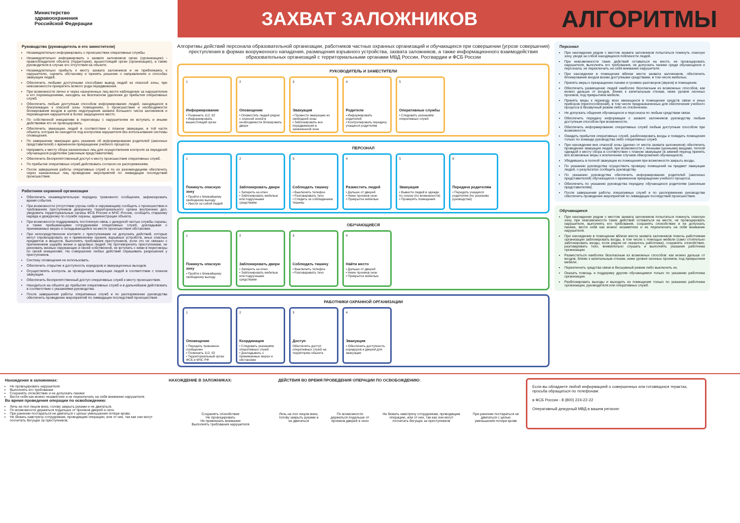Министерство
здравоохранения
Российской Федерации
ЗАХВАТ ЗАЛОЖНИКОВ
АЛГОРИТМЫ
Руководство (руководитель и его заместители)
Незамедлительно информировать о происшествии оперативные службы.
Незамедлительно информировать о захвате заложников орган (организацию) - правообладателя объекта (территории), вышестоящий орган (организацию), а также руководителя в случае его отсутствия на объекте.
Незамедлительно прибыть к месту захвата заложников и не приближаясь к нарушителю, оценить обстановку и принять решение о направлениях и способах эвакуации людей.
Обеспечить любыми доступными способами вывод людей из опасной зоны, при невозможности прекратить всякого рода передвижения.
При возможности лично и через назначенных лиц вести наблюдение за нарушителем и его перемещениями, находясь на безопасном удалении до прибытия оперативных служб.
Обеспечить любым доступным способом информирование людей, находящихся в близлежащих к опасной зоны помещениях, о происшествии и необходимости блокирования входов в целях недопущения захвата большего числа заложников и перемещения нарушителя в более защищенное место.
По собственной инициативе в переговоры с нарушителем не вступать и иными действиями его не провоцировать.
Обеспечить эвакуацию людей в соответствии с планом эвакуации, в той части объекта, которая не находится под контролем нарушителя без использования системы оповещения.
По завершении эвакуации дать указание об информировании родителей (законных представителей) о временном прекращении учебного процесса.
Направить к месту сбора назначенных лиц для осуществления контроля за передачей обучающихся родителям (законным представителям).
Обеспечить беспрепятственный доступ к месту происшествия оперативных служб.
По прибытии оперативных служб действовать согласно их распоряжениям.
После завершения работы оперативных служб и по их рекомендациям обеспечить через назначенных лиц проведение мероприятий по ликвидации последствий происшествия.
Работники охранной организации
Обеспечить незамедлительную передачу тревожного сообщения, зафиксировать время события.
При возможности (отсутствии угрозы себе и окружающим) сообщить о происшествии и требованиях преступников дежурному территориального органа внутренних дел, уведомить территориальные органы ФСБ России и МЧС России, сообщить старшему наряда и дежурному по службе охраны, администрации объекта.
При возможности поддерживать постоянную связь с дежурной частью службы охраны, а также прибывающими сотрудниками оперативных служб, докладывая о принимаемых мерах и складывающейся на месте происшествия обстановке.
При непосредственном контакте с преступниками не допускать действий, которые могут спровоцировать их к применению оружия, взрывных устройств, иных опасных предметов и веществ. Выполнять требования преступников, если это не связано с причинением ущерба жизни и здоровью людей. Не противоречить преступникам, не рисковать жизнью окружающих и своей собственной, не вступать с ними в переговоры по своей инициативе. На совершение любых действий спрашивать разрешение у преступников.
Систему оповещения не использовать.
Обеспечить открытие и доступность коридоров и эвакуационных выходов.
Осуществлять контроль за проведением эвакуации людей в соответствии с планом эвакуации.
Обеспечить беспрепятственный доступ оперативных служб к месту происшествия.
Находиться на объекте до прибытия оперативных служб и в дальнейшем действовать в соответствии с указаниями руководства.
После завершения работы оперативных служб и по распоряжению руководства обеспечить проведение мероприятий по ликвидации последствий происшествия.
Алгоритмы действий персонала образовательной организации, работников частных охранных организаций и обучающихся при совершении (угрозе совершения) преступления в формах вооруженного нападения, размещения взрывного устройства, захвата заложников, а также информационного взаимодействия образовательных организаций с территориальными органами МВД России, Росгвардии и ФСБ России
РУКОВОДИТЕЛЬ И ЗАМЕСТИТЕЛИ
1
Информирование
• Позвонить 112, 02
• Информировать вышестоящий орган
2
Оповещение
• Оповестить людей рядом с опасной зоной в необходимости блокировать двери
3
Эвакуация
• Провести эвакуацию из свободной зоны
• Заблокировать все передвижения в захваченной зоне
4
Родители
• Информировать родителей
• Контролировать передачу учащихся родителям
5
Оперативные службы
• Следовать указаниям оперативных служб
ПЕРСОНАЛ
1
Покинуть опасную зону
• Пройти к ближайшему свободному выходу
• Увести за собой людей
2
Заблокировать двери
• Запереть на ключ
• Заблокировать мебелью или подручными средствами
3
Соблюдать тишину
• Выключить телефон
• Разговаривать тихо
• Следить за соблюдением тишины
4
Разместить людей
• Дальше от дверей
• Ниже проемов окон
• Прикрытое мебелью
5
Эвакуация
• Вывести людей в одежде по сезону (по возможности)
• Проверить помещения
6
Передача родителям
• Передать учащихся родителям (по указанию руководства)
ОБУЧАЮЩИЕСЯ
1
Покинуть опасную зону
• Пройти к ближайшему свободному выходу
2
Заблокировать двери
• Запереть на ключ
• Заблокировать мебелью или подручными средствами
3
Соблюдать тишину
• Выключить телефон
• Разговаривать тихо
4
Найти место
• Дальше от дверей
• Ниже проемов окон
• Прикрытое мебелью
РАБОТНИКИ ОХРАННОЙ ОРГАНИЗАЦИИ
1
Оповещение
• Передать тревожное сообщение
• Позвонить 112, 02
• Территориальный орган ФСБ и МЧС РФ
2
Координация
• Следовать указаниям оперативных служб
• Докладывать о принимаемых мерах и обстановке
3
Доступ
Обеспечить доступ оперативных служб на территорию объекта
4
Эвакуация
• Обеспечить доступность коридоров и дверей для эвакуации
Персонал
При нахождении рядом с местом захвата заложников попытаться покинуть опасную зону, уводя за собой находящихся поблизости людей.
При невозможности таких действий оставаться на месте, не провоцировать нарушителя, выполнять его требования, не допускать паники среди обучающихся и персонала, не переключать на себя внимание нарушителя.
При нахождении в помещении вблизи места захвата заложников, обеспечить блокирование входов всеми доступными средствами, в том числе мебелью.
Принять меры к прекращению паники и громких разговоров (звуков) в помещении.
Обеспечить размещение людей наиболее безопасным из возможных способов, как можно дальше от входов, ближе к капитальным стенам, ниже уровня оконных проемов, под прикрытием мебели.
Принять меры к переводу всех имеющихся в помещении средств связи и иных приборов (приспособлений), в том числе предназначенных для обеспечения учебного процесса в беззвучный режим либо их отключению.
Не допускать общения обучающихся и персонала по любым средствам связи.
Обеспечить передачу информации о захвате заложников руководству любым доступным способом при возможности.
Обеспечить информирование оперативных служб любым доступным способом при возможности.
Ожидать прибытия оперативных служб, разблокировать входы и покидать помещения только по команде руководства либо оперативных служб.
При нахождении вне опасной зоны (далеко от места захвата заложников) обеспечить проведение эвакуации людей, при возможности с личными (ценными) вещами, теплой одеждой к месту сбора в соответствии с планом эвакуации (в зимний период принять все возможные меры к исключению случаев обморожения обучающихся).
Убедившись в полной эвакуации из помещения при возможности закрыть входы.
По указанию руководства осуществить проверку помещений на предмет эвакуации людей, о результатах сообщить руководству.
По указанию руководства обеспечить информирование родителей (законных представителей) обучающихся о временном прекращении учебного процесса.
Обеспечить по указанию руководства передачу обучающихся родителям (законным представителям).
После завершения работы оперативных служб и по распоряжению руководства обеспечить проведение мероприятий по ликвидации последствий происшествия.
Обучающиеся
При нахождении рядом с местом захвата заложников попытаться покинуть опасную зону, при невозможности таких действий оставаться на месте, не провоцировать нарушителя, выполнять его требования, сохранять спокойствие и не допускать паники, вести себя как можно незаметнее и не переключать на себя внимание нарушителя.
При нахождении в помещении вблизи места захвата заложников помочь работникам организации заблокировать входы, в том числе с помощью мебели (само стоятельно заблокировать входы, если рядом не оказалось работника), сохранять спокойствие, разговаривать тихо, внимательно слушать и выполнять указания работника организации.
Разместиться наиболее безопасным из возможных способов: как можно дальше от входов, ближе к капитальным стенам, ниже уровня оконных проемов, под прикрытием мебели.
Переключить средства связи в бесшумный режим либо выключить их.
Оказать помощь и поддержку другим обучающимся только по указанию работника организации.
Разблокировать выходы и выходить из помещения только по указанию работника организации, руководителя или оперативных служб.
Нахождение в заложниках:
Не провоцировать нарушителя
Выполнять его требования
Сохранять спокойствие и не допускать паники
Вести себя как можно незаметнее и не переключать на себя внимание нарушителя.
Во время проведения операции по освобождению:
Лечь на пол лицом вниз, голову закрыть руками и не двигаться.
По возможности держаться подальше от проемов дверей и окон.
При ранении постараться не двигаться с целью уменьшения потери крови.
Не бежать навстречу сотрудникам, проводящим операцию, или от них, так как они могут посчитать бегущих за преступников.
НАХОЖДЕНИЕ В ЗАЛОЖНИКАХ:
Сохранять спокойствие
Не провоцировать
Не привлекать внимание
Выполнять требования нарушителя
ДЕЙСТВИЯ ВО ВРЕМЯ ПРОВЕДЕНИЯ ОПЕРАЦИИ ПО ОСВОБОЖДЕНИЮ:
Лечь на пол лицом вниз, голову закрыть руками и не двигаться По возможности держаться подальше от проемов дверей и окон Не бежать навстречу сотрудникам, проводящим операцию, или от них, так как они могут посчитать бегущих за преступников При ранении постараться не двигаться с целью уменьшения потери крови
Если вы обладаете любой информацией о совершенных или готовящихся терактах, просьба обращаться по телефонам:
в ФСБ России - 8 (800) 224-22-22
Оперативный дежурный МВД в вашем регионе: